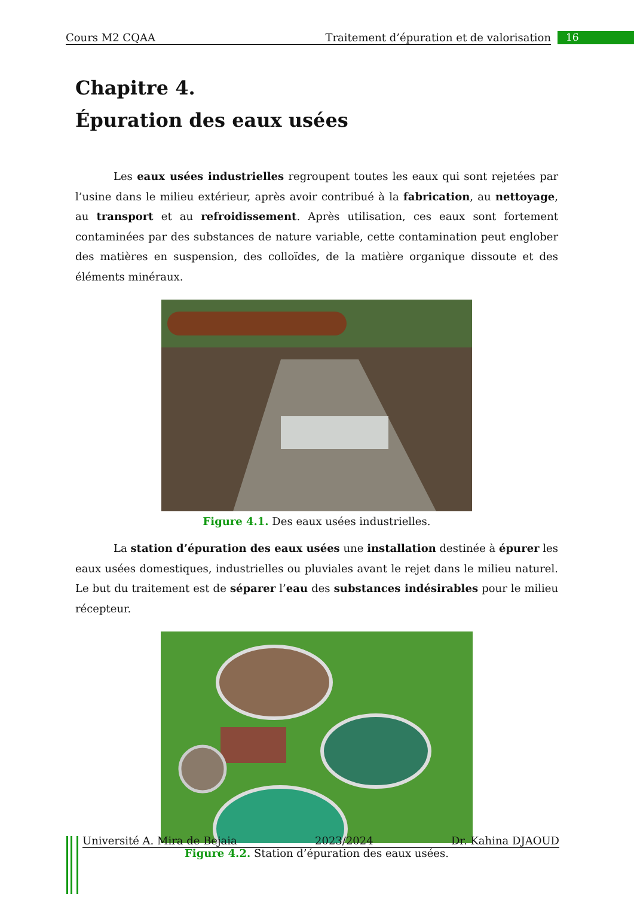Cours M2 CQAA Traitement d’épuration et de valorisation 16
Chapitre 4.
Épuration des eaux usées
Les eaux usées industrielles regroupent toutes les eaux qui sont rejetées par l’usine dans le milieu extérieur, après avoir contribué à la fabrication, au nettoyage, au transport et au refroidissement. Après utilisation, ces eaux sont fortement contaminées par des substances de nature variable, cette contamination peut englober des matières en suspension, des colloïdes, de la matière organique dissoute et des éléments minéraux.
Figure 4.1. Des eaux usées industrielles.
La station d’épuration des eaux usées une installation destinée à épurer les eaux usées domestiques, industrielles ou pluviales avant le rejet dans le milieu naturel. Le but du traitement est de séparer l’eau des substances indésirables pour le milieu récepteur.
Figure 4.2. Station d’épuration des eaux usées.
Université A. Mira de Bejaia 2023/2024 Dr. Kahina DJAOUD